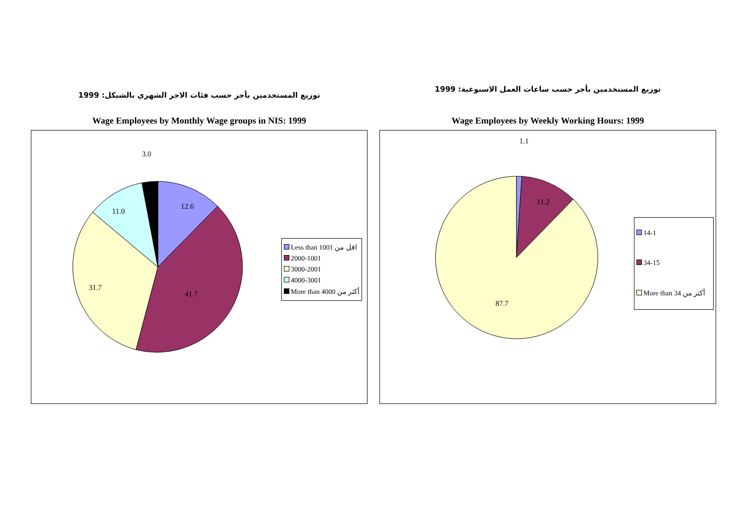توزيع المستخدمين بأجر حسب فئات الاجر الشهري بالشيكل: 1999
Wage Employees by Monthly Wage groups in NIS: 1999
3.0
12.6
11.0
31.7
41.7
Less than 1001 اقل من
2000-1001
3000-2001
4000-3001
More than 4000 أكثر من
توزيع المستخدمين بأجر حسب ساعات العمل الاسبوعية: 1999
Wage Employees by Weekly Working Hours: 1999
1.1
11.2
87.7
14-1
34-15
More than 34 أكثر من